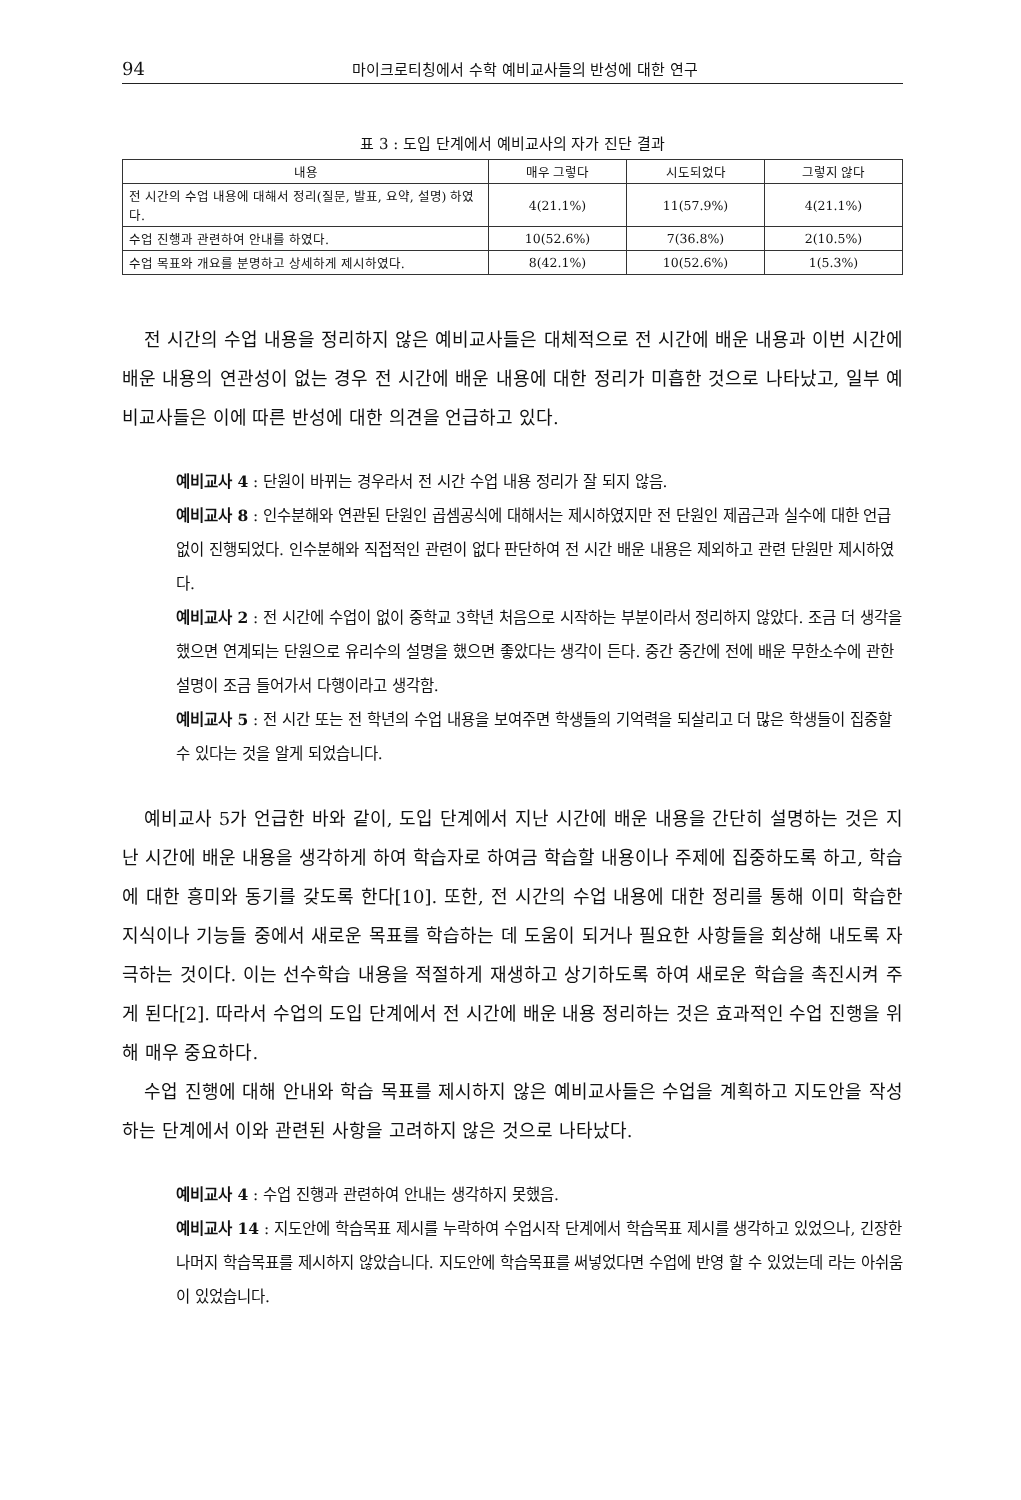94 마이크로티칭에서 수학 예비교사들의 반성에 대한 연구
표 3 : 도입 단계에서 예비교사의 자가 진단 결과
| 내용 | 매우 그렇다 | 시도되었다 | 그렇지 않다 |
| --- | --- | --- | --- |
| 전 시간의 수업 내용에 대해서 정리(질문, 발표, 요약, 설명) 하였다. | 4(21.1%) | 11(57.9%) | 4(21.1%) |
| 수업 진행과 관련하여 안내를 하였다. | 10(52.6%) | 7(36.8%) | 2(10.5%) |
| 수업 목표와 개요를 분명하고 상세하게 제시하였다. | 8(42.1%) | 10(52.6%) | 1(5.3%) |
전 시간의 수업 내용을 정리하지 않은 예비교사들은 대체적으로 전 시간에 배운 내용과 이번 시간에 배운 내용의 연관성이 없는 경우 전 시간에 배운 내용에 대한 정리가 미흡한 것으로 나타났고, 일부 예비교사들은 이에 따른 반성에 대한 의견을 언급하고 있다.
예비교사 4 : 단원이 바뀌는 경우라서 전 시간 수업 내용 정리가 잘 되지 않음.
예비교사 8 : 인수분해와 연관된 단원인 곱셈공식에 대해서는 제시하였지만 전 단원인 제곱근과 실수에 대한 언급 없이 진행되었다. 인수분해와 직접적인 관련이 없다 판단하여 전 시간 배운 내용은 제외하고 관련 단원만 제시하였다.
예비교사 2 : 전 시간에 수업이 없이 중학교 3학년 처음으로 시작하는 부분이라서 정리하지 않았다. 조금 더 생각을 했으면 연계되는 단원으로 유리수의 설명을 했으면 좋았다는 생각이 든다. 중간 중간에 전에 배운 무한소수에 관한 설명이 조금 들어가서 다행이라고 생각함.
예비교사 5 : 전 시간 또는 전 학년의 수업 내용을 보여주면 학생들의 기억력을 되살리고 더 많은 학생들이 집중할 수 있다는 것을 알게 되었습니다.
예비교사 5가 언급한 바와 같이, 도입 단계에서 지난 시간에 배운 내용을 간단히 설명하는 것은 지난 시간에 배운 내용을 생각하게 하여 학습자로 하여금 학습할 내용이나 주제에 집중하도록 하고, 학습에 대한 흥미와 동기를 갖도록 한다[10]. 또한, 전 시간의 수업 내용에 대한 정리를 통해 이미 학습한 지식이나 기능들 중에서 새로운 목표를 학습하는 데 도움이 되거나 필요한 사항들을 회상해 내도록 자극하는 것이다. 이는 선수학습 내용을 적절하게 재생하고 상기하도록 하여 새로운 학습을 촉진시켜 주게 된다[2]. 따라서 수업의 도입 단계에서 전 시간에 배운 내용 정리하는 것은 효과적인 수업 진행을 위해 매우 중요하다.
수업 진행에 대해 안내와 학습 목표를 제시하지 않은 예비교사들은 수업을 계획하고 지도안을 작성하는 단계에서 이와 관련된 사항을 고려하지 않은 것으로 나타났다.
예비교사 4 : 수업 진행과 관련하여 안내는 생각하지 못했음.
예비교사 14 : 지도안에 학습목표 제시를 누락하여 수업시작 단계에서 학습목표 제시를 생각하고 있었으나, 긴장한 나머지 학습목표를 제시하지 않았습니다. 지도안에 학습목표를 써넣었다면 수업에 반영 할 수 있었는데 라는 아쉬움이 있었습니다.